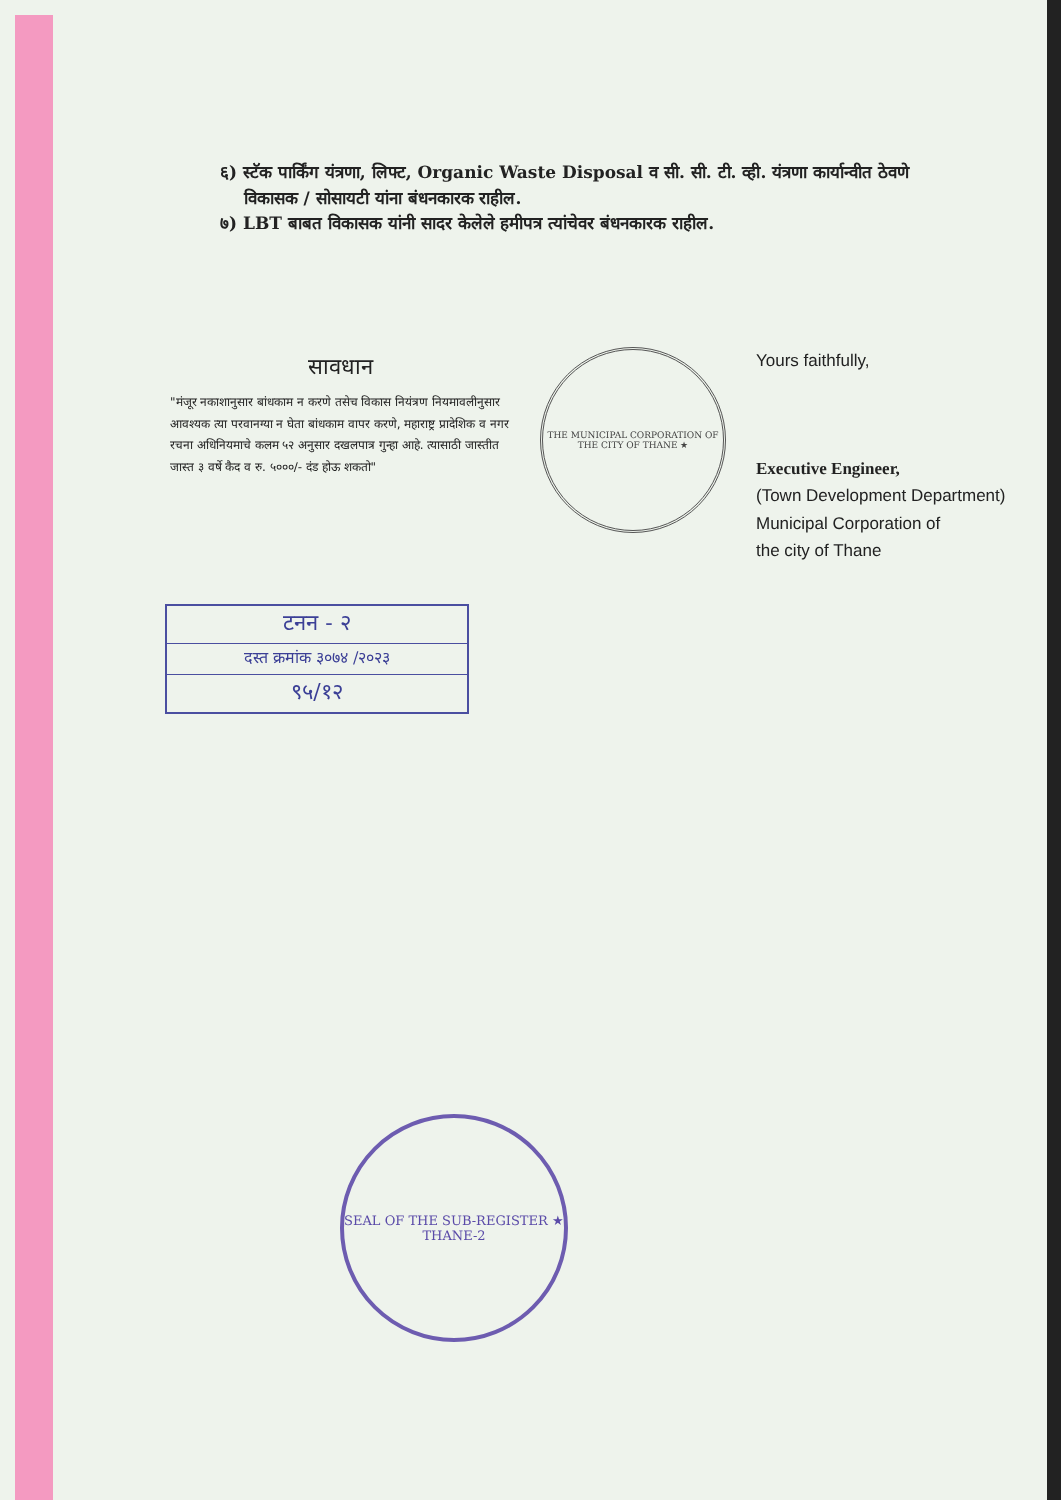६) स्टॅक पार्किंग यंत्रणा, लिफ्ट, Organic Waste Disposal व सी. सी. टी. व्ही. यंत्रणा कार्यान्वीत ठेवणे
विकासक / सोसायटी यांना बंधनकारक राहील.
७) LBT बाबत विकासक यांनी सादर केलेले हमीपत्र त्यांचेवर बंधनकारक राहील.
सावधान
"मंजूर नकाशानुसार बांधकाम न करणे तसेच विकास नियंत्रण नियमावलीनुसार आवश्यक त्या परवानग्या न घेता बांधकाम वापर करणे, महाराष्ट्र प्रादेशिक व नगर रचना अधिनियमाचे कलम ५२ अनुसार दखलपात्र गुन्हा आहे. त्यासाठी जास्तीत जास्त ३ वर्षे कैद व रु. ५०००/- दंड होऊ शकतो"
THE MUNICIPAL CORPORATION OF THE CITY OF THANE ★
Yours faithfully,
Executive Engineer,
(Town Development Department)
Municipal Corporation of
the city of Thane
टनन - २
दस्त क्रमांक ३०७४ /२०२३
९५/१२
SEAL OF THE SUB-REGISTER ★ THANE-2